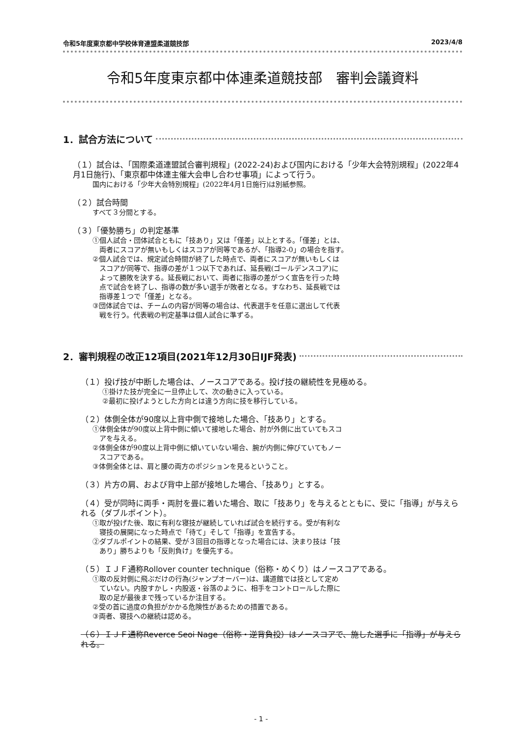令和5年度東京都中学校体育連盟柔道競技部 2023/4/8
令和5年度東京都中体連柔道競技部　審判会議資料
1．試合方法について
（１）試合は、「国際柔道連盟試合審判規程」(2022-24)および国内における「少年大会特別規程」(2022年4月1日施行)、「東京都中体連主催大会申し合わせ事項」によって行う。
国内における「少年大会特別規程」(2022年4月1日施行)は別紙参照。
（２）試合時間
すべて３分間とする。
（３）「優勢勝ち」の判定基準
①個人試合・団体試合ともに「技あり」又は「僅差」以上とする。「僅差」とは、
　両者にスコアが無いもしくはスコアが同等であるが、「指導2-0」の場合を指す。
②個人試合では、規定試合時間が終了した時点で、両者にスコアが無いもしくは
　スコアが同等で、指導の差が１つ以下であれば、延長戦(ゴールデンスコア)に
　よって勝敗を決する。延長戦において、両者に指導の差がつく宣告を行った時
　点で試合を終了し、指導の数が多い選手が敗者となる。すなわち、延長戦では
　指導差１つで「僅差」となる。
③団体試合では、チームの内容が同等の場合は、代表選手を任意に選出して代表
　戦を行う。代表戦の判定基準は個人試合に準ずる。
2．審判規程の改正12項目(2021年12月30日IJF発表)
（１）投げ技が中断した場合は、ノースコアである。投げ技の継続性を見極める。
①掛けた技が完全に一旦停止して、次の動きに入っている。
②最初に投げようとした方向とは違う方向に技を移行している。
（２）体側全体が90度以上背中側で接地した場合、「技あり」とする。
①体側全体が90度以上背中側に傾いて接地した場合、肘が外側に出ていてもスコ
　アを与える。
②体側全体が90度以上背中側に傾いていない場合、腕が内側に伸びていてもノー
　スコアである。
③体側全体とは、肩と腰の両方のポジションを見るということ。
（３）片方の肩、および背中上部が接地した場合、「技あり」とする。
（４）受が同時に両手・両肘を畳に着いた場合、取に「技あり」を与えるとともに、受に「指導」が与えられる（ダブルポイント）。
①取が投げた後、取に有利な寝技が継続していれば試合を続行する。受が有利な
　寝技の展開になった時点で「待て」そして「指導」を宣告する。
②ダブルポイントの結果、受が３回目の指導となった場合には、決まり技は「技
　あり」勝ちよりも「反則負け」を優先する。
（５）ＩＪＦ通称Rollover counter technique（俗称・めくり）はノースコアである。
①取の反対側に飛ぶだけの行為(ジャンプオーバー)は、講道館では技として定め
　ていない。内股すかし・内股返・谷落のように、相手をコントロールした際に
　取の足が最後まで残っているか注目する。
②受の首に過度の負担がかかる危険性があるための措置である。
③両者、寝技への継続は認める。
（６）ＩＪＦ通称Reverce Seoi Nage（俗称・逆背負投）はノースコアで、施した選手に「指導」が与えられる。
- 1 -